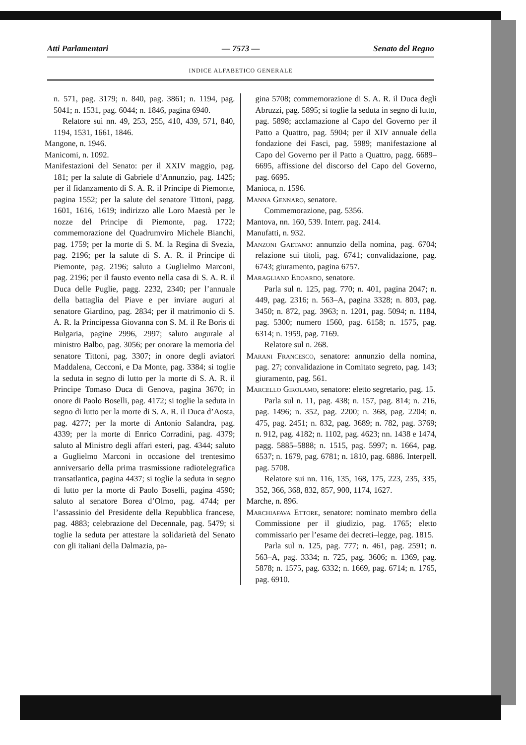Atti Parlamentari — 7573 — Senato del Regno
INDICE ALFABETICO GENERALE
n. 571, pag. 3179; n. 840, pag. 3861; n. 1194, pag. 5041; n. 1531, pag. 6044; n. 1846, pagina 6940.
Relatore sui nn. 49, 253, 255, 410, 439, 571, 840, 1194, 1531, 1661, 1846.
Mangone, n. 1946.
Manicomi, n. 1092.
Manifestazioni del Senato: per il XXIV maggio, pag. 181; per la salute di Gabriele d’Annunzio, pag. 1425; per il fidanzamento di S. A. R. il Principe di Piemonte, pagina 1552; per la salute del senatore Tittoni, pagg. 1601, 1616, 1619; indirizzo alle Loro Maestà per le nozze del Principe di Piemonte, pag. 1722; commemorazione del Quadrumviro Michele Bianchi, pag. 1759; per la morte di S. M. la Regina di Svezia, pag. 2196; per la salute di S. A. R. il Principe di Piemonte, pag. 2196; saluto a Guglielmo Marconi, pag. 2196; per il fausto evento nella casa di S. A. R. il Duca delle Puglie, pagg. 2232, 2340; per l’annuale della battaglia del Piave e per inviare auguri al senatore Giardino, pag. 2834; per il matrimonio di S. A. R. la Principessa Giovanna con S. M. il Re Boris di Bulgaria, pagine 2996, 2997; saluto augurale al ministro Balbo, pag. 3056; per onorare la memoria del senatore Tittoni, pag. 3307; in onore degli aviatori Maddalena, Cecconi, e Da Monte, pag. 3384; si toglie la seduta in segno di lutto per la morte di S. A. R. il Principe Tomaso Duca di Genova, pagina 3670; in onore di Paolo Boselli, pag. 4172; si toglie la seduta in segno di lutto per la morte di S. A. R. il Duca d’Aosta, pag. 4277; per la morte di Antonio Salandra, pag. 4339; per la morte di Enrico Corradini, pag. 4379; saluto al Ministro degli affari esteri, pag. 4344; saluto a Guglielmo Marconi in occasione del trentesimo anniversario della prima trasmissione radiotelegrafica transatlantica, pagina 4437; si toglie la seduta in segno di lutto per la morte di Paolo Boselli, pagina 4590; saluto al senatore Borea d’Olmo, pag. 4744; per l’assassinio del Presidente della Repubblica francese, pag. 4883; celebrazione del Decennale, pag. 5479; si toglie la seduta per attestare la solidarietà del Senato con gli italiani della Dalmazia, pa-
gina 5708; commemorazione di S. A. R. il Duca degli Abruzzi, pag. 5895; si toglie la seduta in segno di lutto, pag. 5898; acclamazione al Capo del Governo per il Patto a Quattro, pag. 5904; per il XIV annuale della fondazione dei Fasci, pag. 5989; manifestazione al Capo del Governo per il Patto a Quattro, pagg. 6689–6695, affissione del discorso del Capo del Governo, pag. 6695.
Manioca, n. 1596.
Manna Gennaro, senatore.
Commemorazione, pag. 5356.
Mantova, nn. 160, 539. Interr. pag. 2414.
Manufatti, n. 932.
Manzoni Gaetano: annunzio della nomina, pag. 6704; relazione sui titoli, pag. 6741; convalidazione, pag. 6743; giuramento, pagina 6757.
Maragliano Edoardo, senatore.
Parla sul n. 125, pag. 770; n. 401, pagina 2047; n. 449, pag. 2316; n. 563–A, pagina 3328; n. 803, pag. 3450; n. 872, pag. 3963; n. 1201, pag. 5094; n. 1184, pag. 5300; numero 1560, pag. 6158; n. 1575, pag. 6314; n. 1959, pag. 7169.
Relatore sul n. 268.
Marani Francesco, senatore: annunzio della nomina, pag. 27; convalidazione in Comitato segreto, pag. 143; giuramento, pag. 561.
Marcello Girolamo, senatore: eletto segretario, pag. 15.
Parla sul n. 11, pag. 438; n. 157, pag. 814; n. 216, pag. 1496; n. 352, pag. 2200; n. 368, pag. 2204; n. 475, pag. 2451; n. 832, pag. 3689; n. 782, pag. 3769; n. 912, pag. 4182; n. 1102, pag. 4623; nn. 1438 e 1474, pagg. 5885–5888; n. 1515, pag. 5997; n. 1664, pag. 6537; n. 1679, pag. 6781; n. 1810, pag. 6886. Interpell. pag. 5708.
Relatore sui nn. 116, 135, 168, 175, 223, 235, 335, 352, 366, 368, 832, 857, 900, 1174, 1627.
Marche, n. 896.
Marchiafava Ettore, senatore: nominato membro della Commissione per il giudizio, pag. 1765; eletto commissario per l’esame dei decreti–legge, pag. 1815.
Parla sul n. 125, pag. 777; n. 461, pag. 2591; n. 563–A, pag. 3334; n. 725, pag. 3606; n. 1369, pag. 5878; n. 1575, pag. 6332; n. 1669, pag. 6714; n. 1765, pag. 6910.